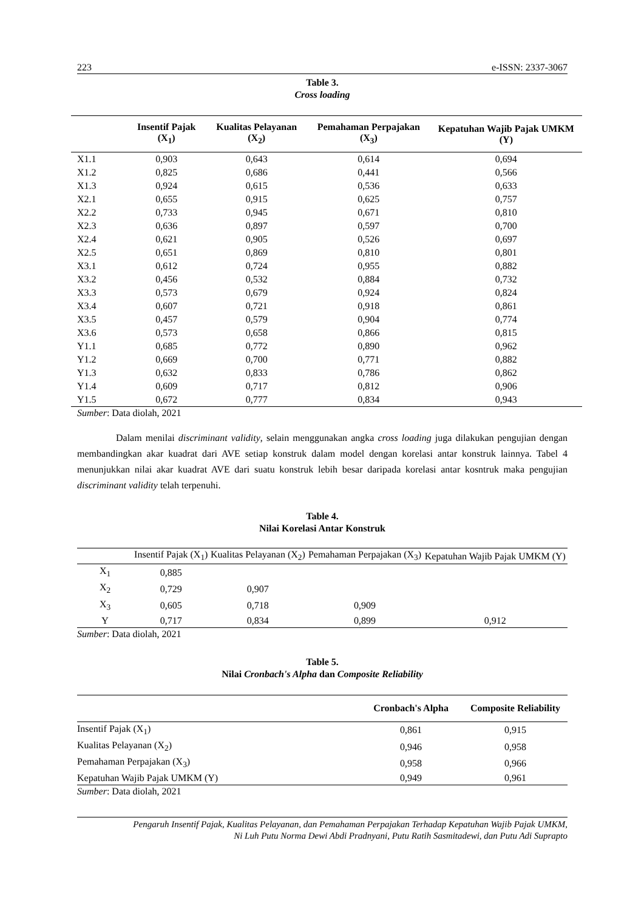223 e-ISSN: 2337-3067
Table 3.
Cross loading
| | Insentif Pajak (X<sub>1</sub>) | Kualitas Pelayanan (X<sub>2</sub>) | Pemahaman Perpajakan (X<sub>3</sub>) | Kepatuhan Wajib Pajak UMKM (Y) |
| --- | --- | --- | --- | --- |
| X1.1 | 0,903 | 0,643 | 0,614 | 0,694 |
| X1.2 | 0,825 | 0,686 | 0,441 | 0,566 |
| X1.3 | 0,924 | 0,615 | 0,536 | 0,633 |
| X2.1 | 0,655 | 0,915 | 0,625 | 0,757 |
| X2.2 | 0,733 | 0,945 | 0,671 | 0,810 |
| X2.3 | 0,636 | 0,897 | 0,597 | 0,700 |
| X2.4 | 0,621 | 0,905 | 0,526 | 0,697 |
| X2.5 | 0,651 | 0,869 | 0,810 | 0,801 |
| X3.1 | 0,612 | 0,724 | 0,955 | 0,882 |
| X3.2 | 0,456 | 0,532 | 0,884 | 0,732 |
| X3.3 | 0,573 | 0,679 | 0,924 | 0,824 |
| X3.4 | 0,607 | 0,721 | 0,918 | 0,861 |
| X3.5 | 0,457 | 0,579 | 0,904 | 0,774 |
| X3.6 | 0,573 | 0,658 | 0,866 | 0,815 |
| Y1.1 | 0,685 | 0,772 | 0,890 | 0,962 |
| Y1.2 | 0,669 | 0,700 | 0,771 | 0,882 |
| Y1.3 | 0,632 | 0,833 | 0,786 | 0,862 |
| Y1.4 | 0,609 | 0,717 | 0,812 | 0,906 |
| Y1.5 | 0,672 | 0,777 | 0,834 | 0,943 |
Sumber: Data diolah, 2021
Dalam menilai discriminant validity, selain menggunakan angka cross loading juga dilakukan pengujian dengan membandingkan akar kuadrat dari AVE setiap konstruk dalam model dengan korelasi antar konstruk lainnya. Tabel 4 menunjukkan nilai akar kuadrat AVE dari suatu konstruk lebih besar daripada korelasi antar kosntruk maka pengujian discriminant validity telah terpenuhi.
Table 4.
Nilai Korelasi Antar Konstruk
| | Insentif Pajak (X<sub>1</sub>) | Kualitas Pelayanan (X<sub>2</sub>) | Pemahaman Perpajakan (X<sub>3</sub>) | Kepatuhan Wajib Pajak UMKM (Y) |
| --- | --- | --- | --- | --- |
| X<sub>1</sub> | 0,885 | | | |
| X<sub>2</sub> | 0,729 | 0,907 | | |
| X<sub>3</sub> | 0,605 | 0,718 | 0,909 | |
| Y | 0,717 | 0,834 | 0,899 | 0,912 |
Sumber: Data diolah, 2021
Table 5.
Nilai Cronbach's Alpha dan Composite Reliability
| | Cronbach's Alpha | Composite Reliability |
| --- | --- | --- |
| Insentif Pajak (X<sub>1</sub>) | 0,861 | 0,915 |
| Kualitas Pelayanan (X<sub>2</sub>) | 0,946 | 0,958 |
| Pemahaman Perpajakan (X<sub>3</sub>) | 0,958 | 0,966 |
| Kepatuhan Wajib Pajak UMKM (Y) | 0,949 | 0,961 |
Sumber: Data diolah, 2021
Pengaruh Insentif Pajak, Kualitas Pelayanan, dan Pemahaman Perpajakan Terhadap Kepatuhan Wajib Pajak UMKM,
Ni Luh Putu Norma Dewi Abdi Pradnyani, Putu Ratih Sasmitadewi, dan Putu Adi Suprapto